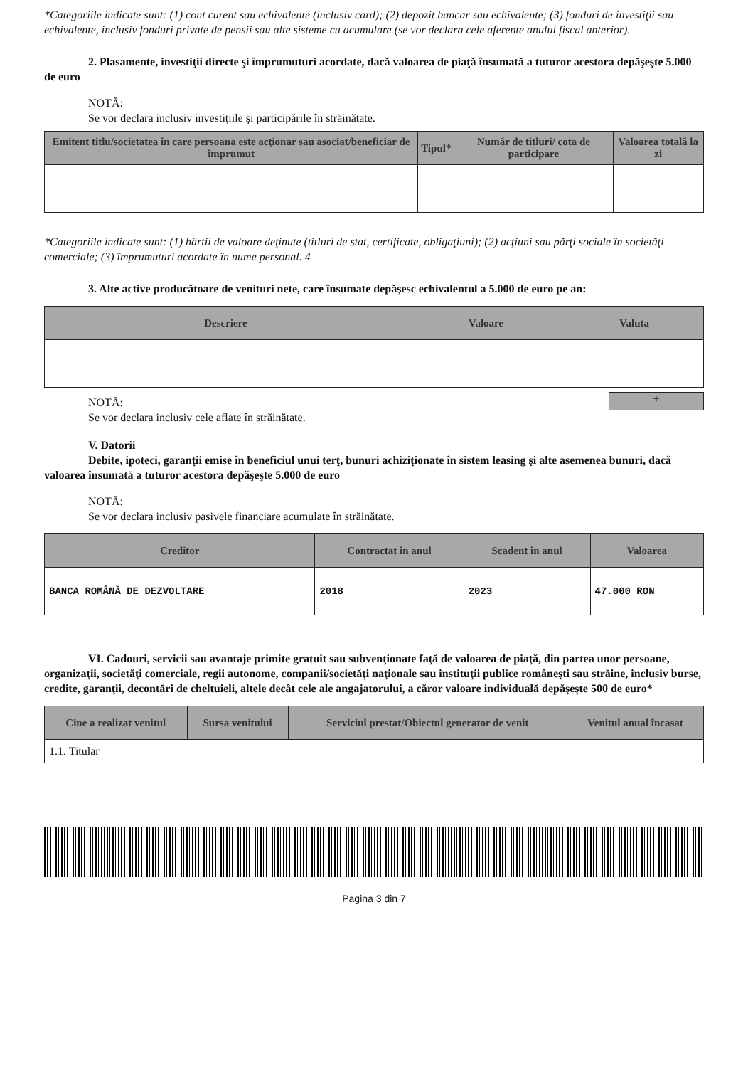*Categoriile indicate sunt: (1) cont curent sau echivalente (inclusiv card); (2) depozit bancar sau echivalente; (3) fonduri de investiţii sau echivalente, inclusiv fonduri private de pensii sau alte sisteme cu acumulare (se vor declara cele aferente anului fiscal anterior).
2. Plasamente, investiţii directe şi împrumuturi acordate, dacă valoarea de piaţă însumată a tuturor acestora depăşeşte 5.000 de euro
NOTĂ:
Se vor declara inclusiv investiţiile şi participările în străinătate.
| Emitent titlu/societatea în care persoana este acţionar sau asociat/beneficiar de împrumut | Tipul* | Număr de titluri/ cota de participare | Valoarea totală la zi |
| --- | --- | --- | --- |
*Categoriile indicate sunt: (1) hârtii de valoare deţinute (titluri de stat, certificate, obligaţiuni); (2) acţiuni sau părţi sociale în societăţi comerciale; (3) împrumuturi acordate în nume personal. 4
3. Alte active producătoare de venituri nete, care însumate depăşesc echivalentul a 5.000 de euro pe an:
| Descriere | Valoare | Valuta |
| --- | --- | --- |
+
NOTĂ:
Se vor declara inclusiv cele aflate în străinătate.
V. Datorii
Debite, ipoteci, garanţii emise în beneficiul unui terţ, bunuri achiziţionate în sistem leasing şi alte asemenea bunuri, dacă valoarea însumată a tuturor acestora depăşeşte 5.000 de euro
NOTĂ:
Se vor declara inclusiv pasivele financiare acumulate în străinătate.
| Creditor | Contractat în anul | Scadent în anul | Valoarea |
| --- | --- | --- | --- |
| BANCA ROMÂNĂ DE DEZVOLTARE | 2018 | 2023 | 47.000 RON |
VI. Cadouri, servicii sau avantaje primite gratuit sau subvenţionate faţă de valoarea de piaţă, din partea unor persoane, organizaţii, societăţi comerciale, regii autonome, companii/societăţi naţionale sau instituţii publice româneşti sau străine, inclusiv burse, credite, garanţii, decontări de cheltuieli, altele decât cele ale angajatorului, a căror valoare individuală depăşeşte 500 de euro*
| Cine a realizat venitul | Sursa venitului | Serviciul prestat/Obiectul generator de venit | Venitul anual încasat |
| --- | --- | --- | --- |
| 1.1. Titular | | | |
Pagina 3 din 7